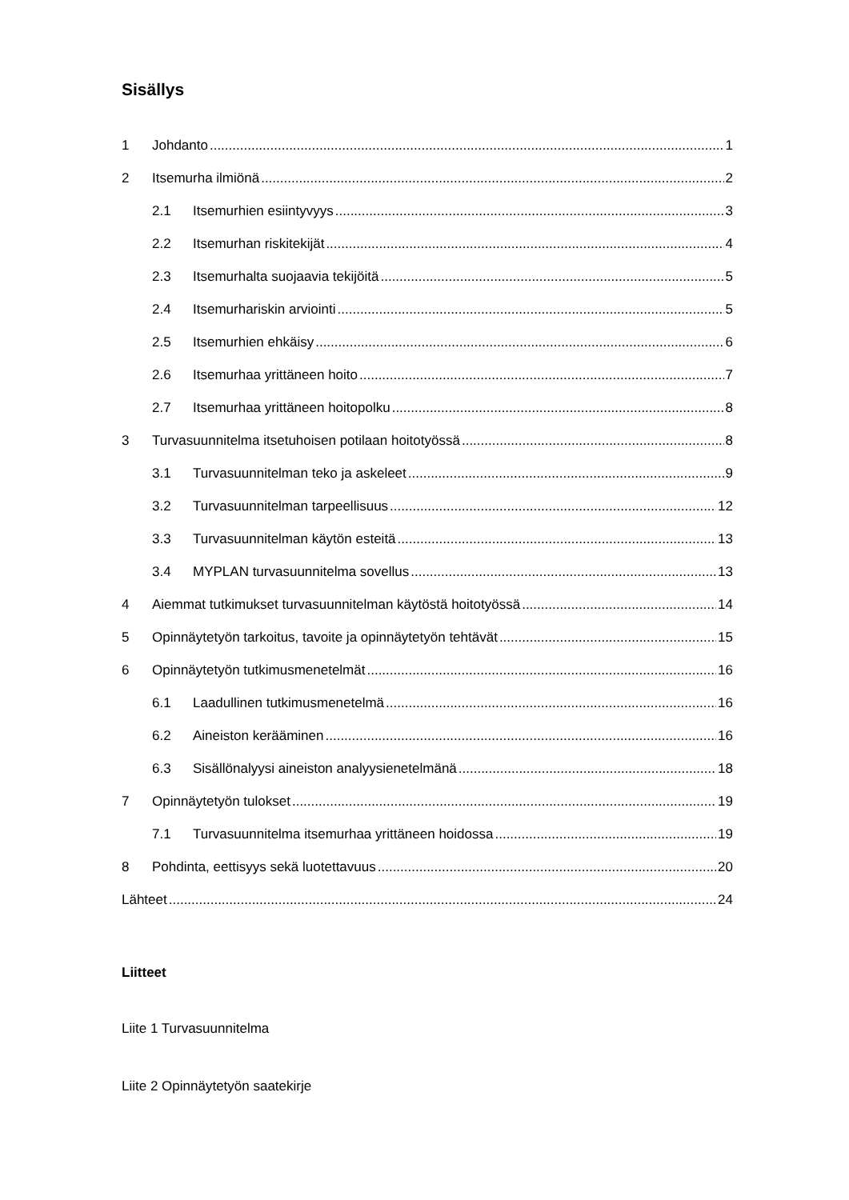Sisällys
1 Johdanto 1
2 Itsemurha ilmiönä 2
2.1 Itsemurhien esiintyvyys 3
2.2 Itsemurhan riskitekijät 4
2.3 Itsemurhalta suojaavia tekijöitä 5
2.4 Itsemurhariskin arviointi 5
2.5 Itsemurhien ehkäisy 6
2.6 Itsemurhaa yrittäneen hoito 7
2.7 Itsemurhaa yrittäneen hoitopolku 8
3 Turvasuunnitelma itsetuhoisen potilaan hoitotyössä 8
3.1 Turvasuunnitelman teko ja askeleet 9
3.2 Turvasuunnitelman tarpeellisuus 12
3.3 Turvasuunnitelman käytön esteitä 13
3.4 MYPLAN turvasuunnitelma sovellus 13
4 Aiemmat tutkimukset turvasuunnitelman käytöstä hoitotyössä 14
5 Opinnäytetyön tarkoitus, tavoite ja opinnäytetyön tehtävät 15
6 Opinnäytetyön tutkimusmenetelmät 16
6.1 Laadullinen tutkimusmenetelmä 16
6.2 Aineiston kerääminen 16
6.3 Sisällönalyysi aineiston analyysienetelmänä 18
7 Opinnäytetyön tulokset 19
7.1 Turvasuunnitelma itsemurhaa yrittäneen hoidossa 19
8 Pohdinta, eettisyys sekä luotettavuus 20
Lähteet 24
Liitteet
Liite 1 Turvasuunnitelma
Liite 2 Opinnäytetyön saatekirje